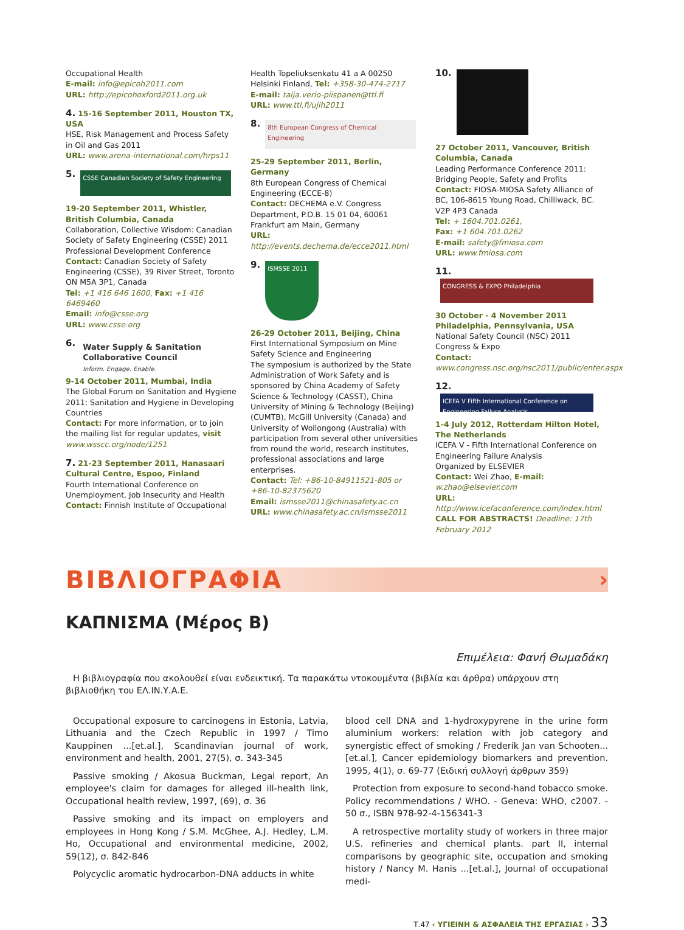Occupational Health
E-mail: info@epicoh2011.com
URL: http://epicohoxford2011.org.uk
4. 15-16 September 2011, Houston TX, USA
HSE, Risk Management and Process Safety in Oil and Gas 2011
URL: www.arena-international.com/hrps11
5. CSSE Canadian Society of Safety Engineering
19-20 September 2011, Whistler, British Columbia, Canada
Collaboration, Collective Wisdom: Canadian Society of Safety Engineering (CSSE) 2011 Professional Development Conference
Contact: Canadian Society of Safety Engineering (CSSE), 39 River Street, Toronto ON M5A 3P1, Canada
Tel: +1 416 646 1600, Fax: +1 416 6469460
Email: info@csse.org
URL: www.csse.org
6. Water Supply & Sanitation Collaborative Council
Inform. Engage. Enable.
9-14 October 2011, Mumbai, India
The Global Forum on Sanitation and Hygiene 2011: Sanitation and Hygiene in Developing Countries
Contact: For more information, or to join the mailing list for regular updates, visit www.wsscc.org/node/1251
7. 21-23 September 2011, Hanasaari Cultural Centre, Espoo, Finland
Fourth International Conference on Unemployment, Job Insecurity and Health
Contact: Finnish Institute of Occupational
Health Topeliuksenkatu 41 a A 00250 Helsinki Finland, Tel: +358-30-474-2717
E-mail: taija.verio-piispanen@ttl.fi
URL: www.ttl.fi/ujih2011
8. 8th European Congress of Chemical Engineering
25-29 September 2011, Berlin, Germany
8th European Congress of Chemical Engineering (ECCE-8)
Contact: DECHEMA e.V. Congress Department, P.O.B. 15 01 04, 60061 Frankfurt am Main, Germany
URL: http://events.dechema.de/ecce2011.html
9. ISMSSE 2011
26-29 October 2011, Beijing, China
First International Symposium on Mine Safety Science and Engineering
The symposium is authorized by the State Administration of Work Safety and is sponsored by China Academy of Safety Science & Technology (CASST), China University of Mining & Technology (Beijing) (CUMTB), McGill University (Canada) and University of Wollongong (Australia) with participation from several other universities from round the world, research institutes, professional associations and large enterprises.
Contact: Tel: +86-10-84911521-805 or +86-10-82375620
Email: ismsse2011@chinasafety.ac.cn
URL: www.chinasafety.ac.cn/ismsse2011
10.
27 October 2011, Vancouver, British Columbia, Canada
Leading Performance Conference 2011: Bridging People, Safety and Profits
Contact: FIOSA-MIOSA Safety Alliance of BC, 106-8615 Young Road, Chilliwack, BC. V2P 4P3 Canada
Tel: + 1604.701.0261,
Fax: +1 604.701.0262
E-mail: safety@fmiosa.com
URL: www.fmiosa.com
11. CONGRESS & EXPO Philadelphia
30 October - 4 November 2011 Philadelphia, Pennsylvania, USA
National Safety Council (NSC) 2011 Congress & Expo
Contact: www.congress.nsc.org/nsc2011/public/enter.aspx
12. ICEFA V Fifth International Conference on Engineering Failure Analysis
1-4 July 2012, Rotterdam Hilton Hotel, The Netherlands
ICEFA V - Fifth International Conference on Engineering Failure Analysis
Organized by ELSEVIER
Contact: Wei Zhao, E-mail: w.zhao@elsevier.com
URL: http://www.icefaconference.com/index.html
CALL FOR ABSTRACTS! Deadline: 17th February 2012
ΒΙΒΛΙΟΓΡΑΦΙΑ ›
ΚΑΠΝΙΣΜΑ (Μέρος Β)
Επιμέλεια: Φανή Θωμαδάκη
Η βιβλιογραφία που ακολουθεί είναι ενδεικτική. Τα παρακάτω ντοκουμέντα (βιβλία και άρθρα) υπάρχουν στη βιβλιοθήκη του ΕΛ.ΙΝ.Υ.Α.Ε.
Occupational exposure to carcinogens in Estonia, Latvia, Lithuania and the Czech Republic in 1997 / Timo Kauppinen ...[et.al.], Scandinavian journal of work, environment and health, 2001, 27(5), σ. 343-345
Passive smoking / Akosua Buckman, Legal report, An employee's claim for damages for alleged ill-health link, Occupational health review, 1997, (69), σ. 36
Passive smoking and its impact on employers and employees in Hong Kong / S.M. McGhee, A.J. Hedley, L.M. Ho, Occupational and environmental medicine, 2002, 59(12), σ. 842-846
Polycyclic aromatic hydrocarbon-DNA adducts in white
blood cell DNA and 1-hydroxypyrene in the urine form aluminium workers: relation with job category and synergistic effect of smoking / Frederik Jan van Schooten... [et.al.], Cancer epidemiology biomarkers and prevention. 1995, 4(1), σ. 69-77 (Ειδική συλλογή άρθρων 359)
Protection from exposure to second-hand tobacco smoke. Policy recommendations / WHO. - Geneva: WHO, c2007. - 50 σ., ISBN 978-92-4-156341-3
A retrospective mortality study of workers in three major U.S. refineries and chemical plants. part II, internal comparisons by geographic site, occupation and smoking history / Nancy M. Hanis ...[et.al.], Journal of occupational medi-
Τ.47 ‹ ΥΓΙΕΙΝΗ & ΑΣΦΑΛΕΙΑ ΤΗΣ ΕΡΓΑΣΙΑΣ › 33